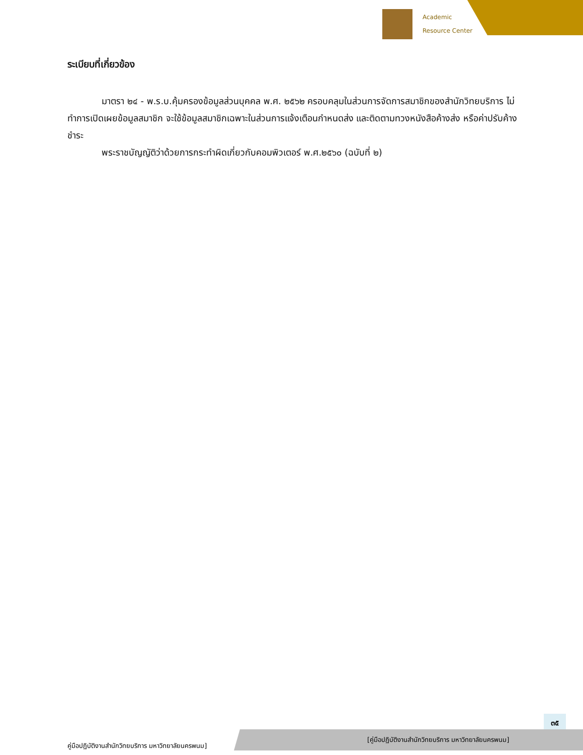Academic
Resource Center
ระเบียบที่เกี่ยวข้อง
มาตรา ๒๔ - พ.ร.บ.คุ้มครองข้อมูลส่วนบุคคล พ.ศ. ๒๕๖๒ ครอบคลุมในส่วนการจัดการสมาชิกของสำนักวิทยบริการ ไม่ทำการเปิดเผยข้อมูลสมาชิก จะใช้ข้อมูลสมาชิกเฉพาะในส่วนการแจ้งเตือนกำหนดส่ง และติดตามทวงหนังสือค้างส่ง หรือค่าปรับค้างชำระ
พระราชบัญญัติว่าด้วยการกระทำผิดเกี่ยวกับคอมพิวเตอร์ พ.ศ.๒๕๖๐ (ฉบับที่ ๒)
๓๕
คู่มือปฏิบัติงานสำนักวิทยบริการ มหาวิทยาลัยนครพนม]
[คู่มือปฏิบัติงานสำนักวิทยบริการ มหาวิทยาลัยนครพนม]